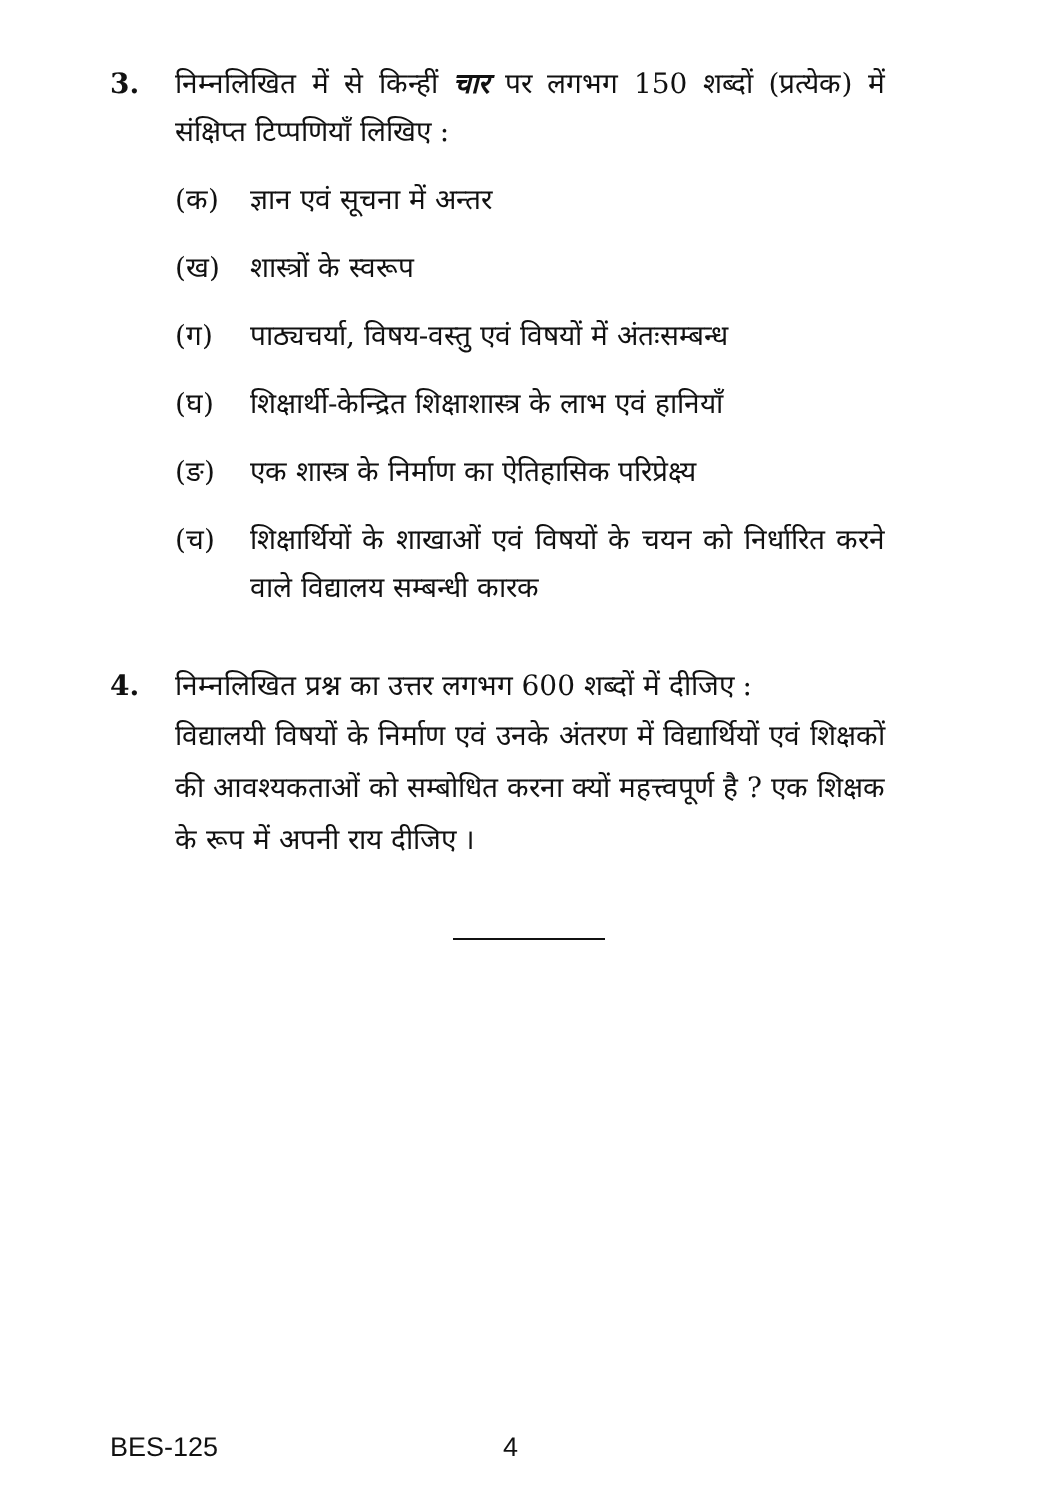3.
निम्नलिखित में से किन्हीं चार पर लगभग 150 शब्दों (प्रत्येक) में संक्षिप्त टिप्पणियाँ लिखिए :
(क) ज्ञान एवं सूचना में अन्तर
(ख) शास्त्रों के स्वरूप
(ग) पाठ्यचर्या, विषय-वस्तु एवं विषयों में अंतःसम्बन्ध
(घ) शिक्षार्थी-केन्द्रित शिक्षाशास्त्र के लाभ एवं हानियाँ
(ङ) एक शास्त्र के निर्माण का ऐतिहासिक परिप्रेक्ष्य
(च) शिक्षार्थियों के शाखाओं एवं विषयों के चयन को निर्धारित करने वाले विद्यालय सम्बन्धी कारक
4.
निम्नलिखित प्रश्न का उत्तर लगभग 600 शब्दों में दीजिए :
विद्यालयी विषयों के निर्माण एवं उनके अंतरण में विद्यार्थियों एवं शिक्षकों की आवश्यकताओं को सम्बोधित करना क्यों महत्त्वपूर्ण है ? एक शिक्षक के रूप में अपनी राय दीजिए ।
BES-125 4